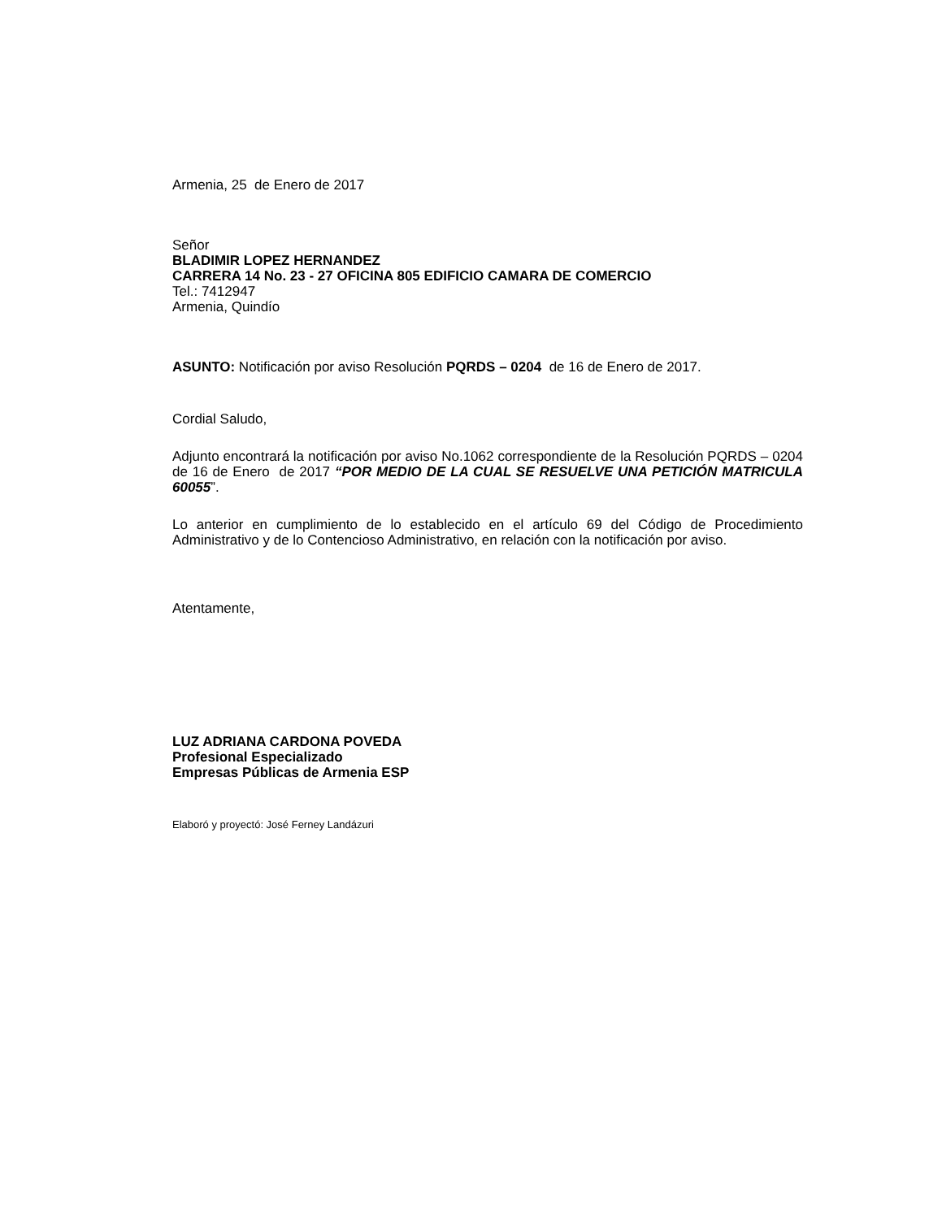Armenia, 25 de Enero de 2017
Señor
BLADIMIR LOPEZ HERNANDEZ
CARRERA 14 No. 23 - 27 OFICINA 805 EDIFICIO CAMARA DE COMERCIO
Tel.: 7412947
Armenia, Quindío
ASUNTO: Notificación por aviso Resolución PQRDS – 0204 de 16 de Enero de 2017.
Cordial Saludo,
Adjunto encontrará la notificación por aviso No.1062 correspondiente de la Resolución PQRDS – 0204 de 16 de Enero de 2017 “POR MEDIO DE LA CUAL SE RESUELVE UNA PETICIÓN MATRICULA 60055”.
Lo anterior en cumplimiento de lo establecido en el artículo 69 del Código de Procedimiento Administrativo y de lo Contencioso Administrativo, en relación con la notificación por aviso.
Atentamente,
LUZ ADRIANA CARDONA POVEDA
Profesional Especializado
Empresas Públicas de Armenia ESP
Elaboró y proyectó: José Ferney Landázuri